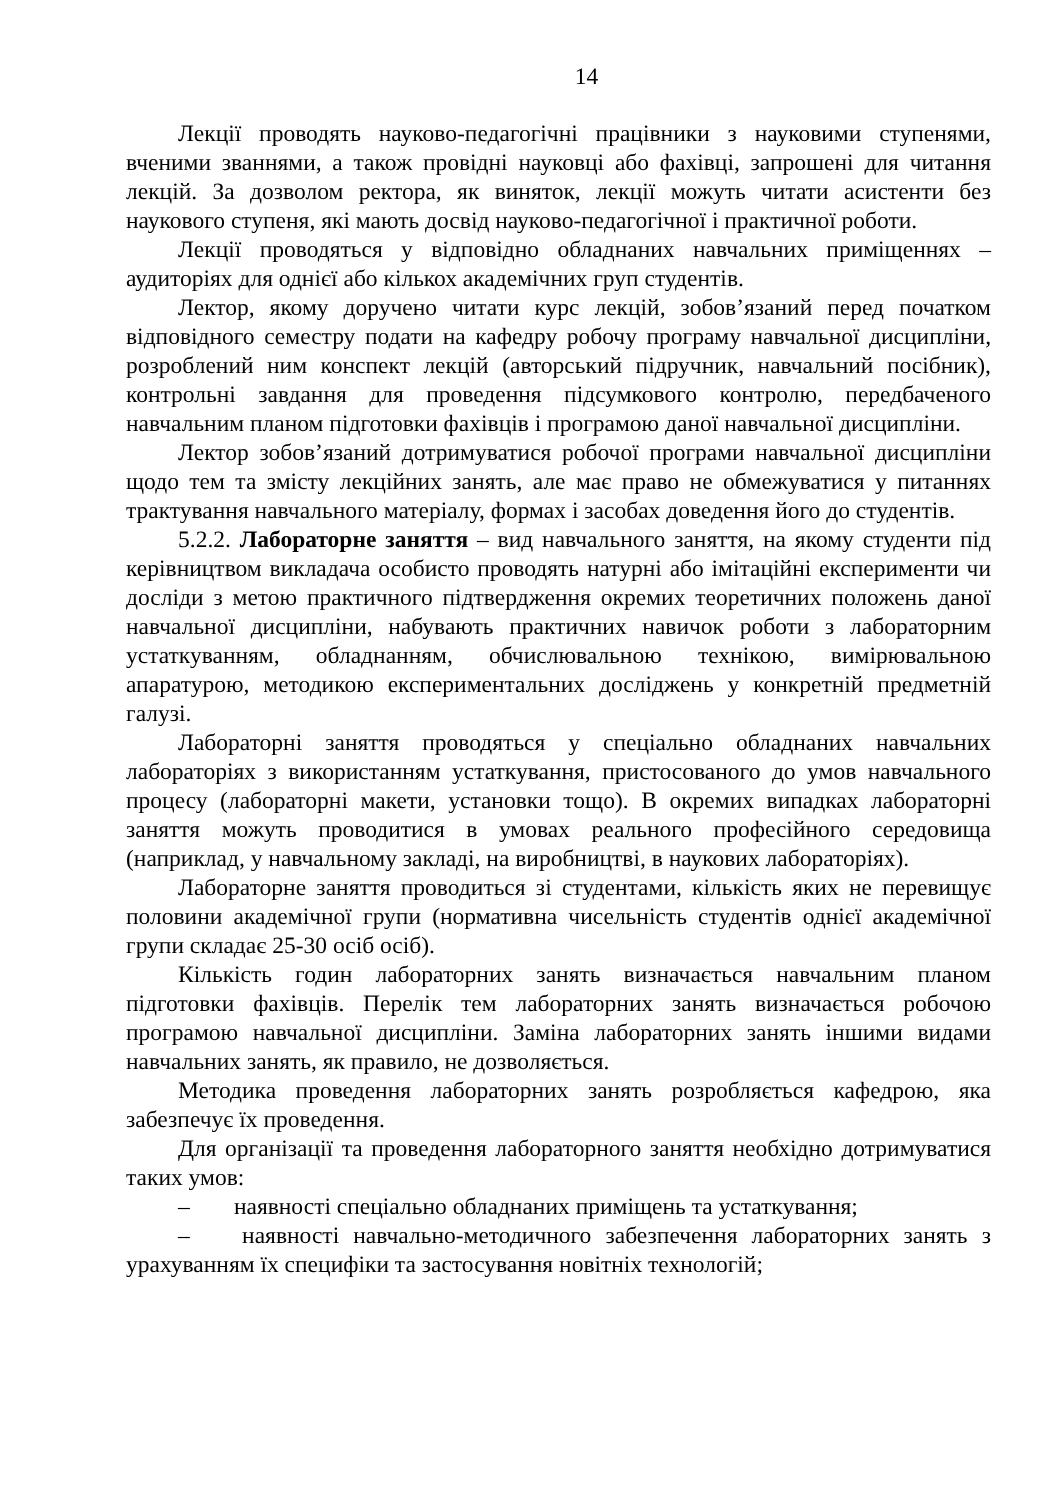14
Лекції проводять науково-педагогічні працівники з науковими ступенями, вченими званнями, а також провідні науковці або фахівці, запрошені для читання лекцій. За дозволом ректора, як виняток, лекції можуть читати асистенти без наукового ступеня, які мають досвід науково-педагогічної і практичної роботи.
Лекції проводяться у відповідно обладнаних навчальних приміщеннях – аудиторіях для однієї або кількох академічних груп студентів.
Лектор, якому доручено читати курс лекцій, зобов’язаний перед початком відповідного семестру подати на кафедру робочу програму навчальної дисципліни, розроблений ним конспект лекцій (авторський підручник, навчальний посібник), контрольні завдання для проведення підсумкового контролю, передбаченого навчальним планом підготовки фахівців і програмою даної навчальної дисципліни.
Лектор зобов’язаний дотримуватися робочої програми навчальної дисципліни щодо тем та змісту лекційних занять, але має право не обмежуватися у питаннях трактування навчального матеріалу, формах і засобах доведення його до студентів.
5.2.2. Лабораторне заняття – вид навчального заняття, на якому студенти під керівництвом викладача особисто проводять натурні або імітаційні експерименти чи досліди з метою практичного підтвердження окремих теоретичних положень даної навчальної дисципліни, набувають практичних навичок роботи з лабораторним устаткуванням, обладнанням, обчислювальною технікою, вимірювальною апаратурою, методикою експериментальних досліджень у конкретній предметній галузі.
Лабораторні заняття проводяться у спеціально обладнаних навчальних лабораторіях з використанням устаткування, пристосованого до умов навчального процесу (лабораторні макети, установки тощо). В окремих випадках лабораторні заняття можуть проводитися в умовах реального професійного середовища (наприклад, у навчальному закладі, на виробництві, в наукових лабораторіях).
Лабораторне заняття проводиться зі студентами, кількість яких не перевищує половини академічної групи (нормативна чисельність студентів однієї академічної групи складає 25-30 осіб осіб).
Кількість годин лабораторних занять визначається навчальним планом підготовки фахівців. Перелік тем лабораторних занять визначається робочою програмою навчальної дисципліни. Заміна лабораторних занять іншими видами навчальних занять, як правило, не дозволяється.
Методика проведення лабораторних занять розробляється кафедрою, яка забезпечує їх проведення.
Для організації та проведення лабораторного заняття необхідно дотримуватися таких умов:
– наявності спеціально обладнаних приміщень та устаткування;
– наявності навчально-методичного забезпечення лабораторних занять з урахуванням їх специфіки та застосування новітніх технологій;